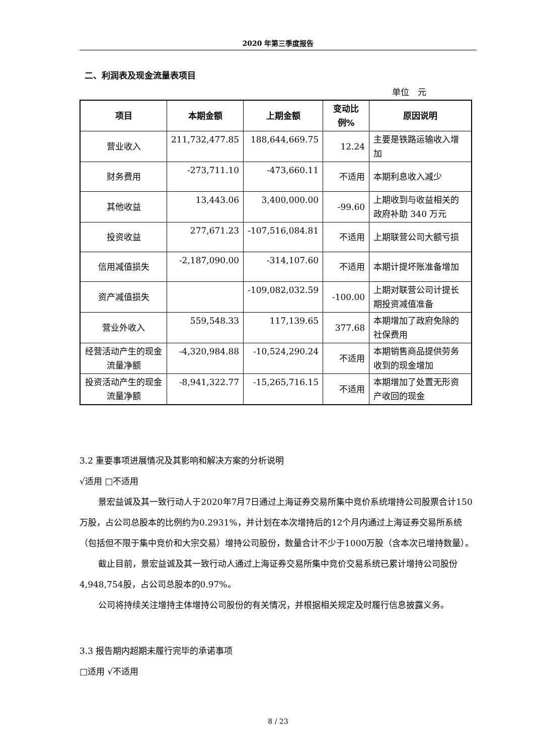2020 年第三季度报告
二、利润表及现金流量表项目
单位　元
| 项目 | 本期金额 | 上期金额 | 变动比例% | 原因说明 |
| --- | --- | --- | --- | --- |
| 营业收入 | 211,732,477.85 | 188,644,669.75 | 12.24 | 主要是铁路运输收入增加 |
| 财务费用 | -273,711.10 | -473,660.11 | 不适用 | 本期利息收入减少 |
| 其他收益 | 13,443.06 | 3,400,000.00 | -99.60 | 上期收到与收益相关的政府补助 340 万元 |
| 投资收益 | 277,671.23 | -107,516,084.81 | 不适用 | 上期联营公司大额亏损 |
| 信用减值损失 | -2,187,090.00 | -314,107.60 | 不适用 | 本期计提坏账准备增加 |
| 资产减值损失 | | -109,082,032.59 | -100.00 | 上期对联营公司计提长期投资减值准备 |
| 营业外收入 | 559,548.33 | 117,139.65 | 377.68 | 本期增加了政府免除的社保费用 |
| 经营活动产生的现金流量净额 | -4,320,984.88 | -10,524,290.24 | 不适用 | 本期销售商品提供劳务收到的现金增加 |
| 投资活动产生的现金流量净额 | -8,941,322.77 | -15,265,716.15 | 不适用 | 本期增加了处置无形资产收回的现金 |
3.2 重要事项进展情况及其影响和解决方案的分析说明
√适用 □不适用
景宏益诚及其一致行动人于2020年7月7日通过上海证券交易所集中竞价系统增持公司股票合计150万股，占公司总股本的比例约为0.2931%，并计划在本次增持后的12个月内通过上海证券交易所系统（包括但不限于集中竞价和大宗交易）增持公司股份，数量合计不少于1000万股（含本次已增持数量）。
截止目前，景宏益诚及其一致行动人通过上海证券交易所集中竞价交易系统已累计增持公司股份4,948,754股，占公司总股本的0.97%。
公司将持续关注增持主体增持公司股份的有关情况，并根据相关规定及时履行信息披露义务。
3.3 报告期内超期未履行完毕的承诺事项
□适用 √不适用
8 / 23